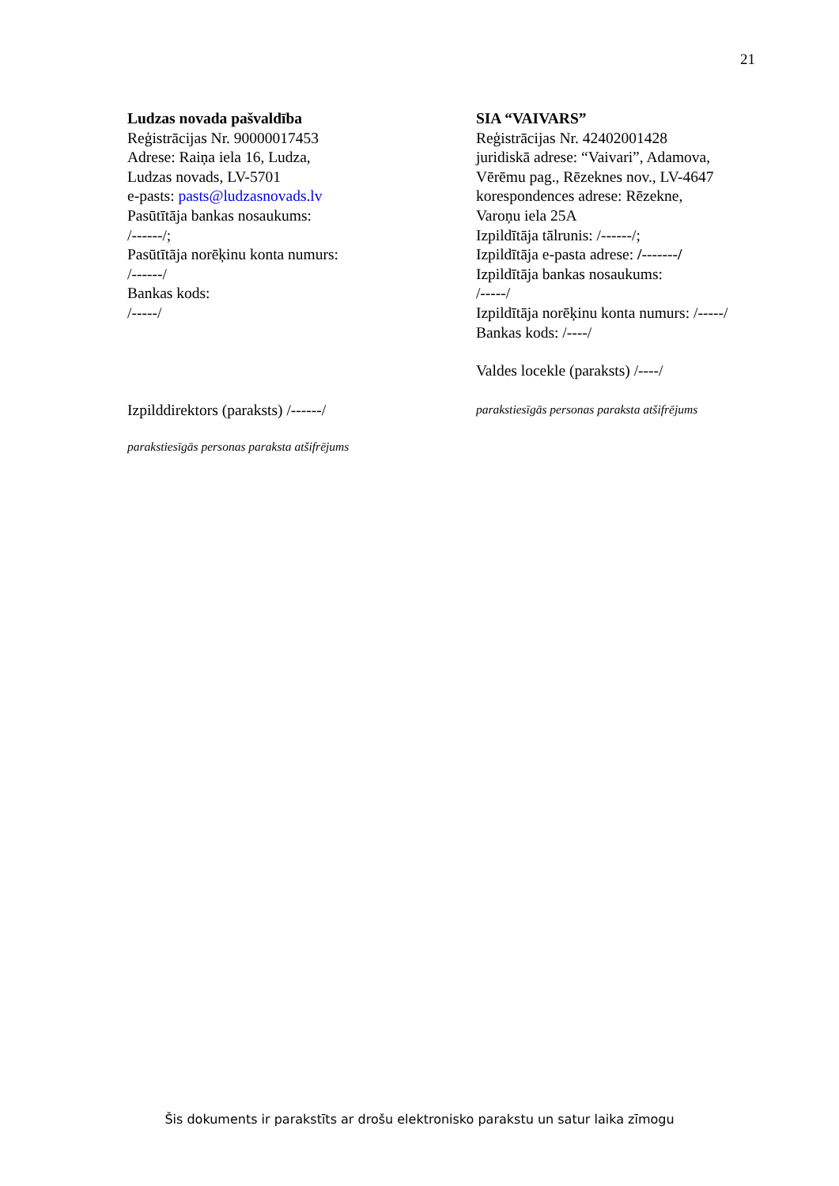21
Ludzas novada pašvaldība
Reģistrācijas Nr. 90000017453
Adrese: Raiņa iela 16, Ludza,
Ludzas novads, LV-5701
e-pasts: pasts@ludzasnovads.lv
Pasūtītāja bankas nosaukums:
/------/;
Pasūtītāja norēķinu konta numurs:
/------/
Bankas kods:
/-----/
Izpilddirektors (paraksts) /------/
parakstiesīgās personas paraksta atšifrējums
SIA “VAIVARS”
Reģistrācijas Nr. 42402001428
juridiskā adrese: “Vaivari”, Adamova,
Vērēmu pag., Rēzeknes nov., LV-4647
korespondences adrese: Rēzekne,
Varoņu iela 25A
Izpildītāja tālrunis: /------/;
Izpildītāja e-pasta adrese: /-------/
Izpildītāja bankas nosaukums:
/-----/
Izpildītāja norēķinu konta numurs: /-----/
Bankas kods: /----/
Valdes locekle (paraksts) /----/
parakstiesīgās personas paraksta atšifrējums
Šis dokuments ir parakstīts ar drošu elektronisko parakstu un satur laika zīmogu